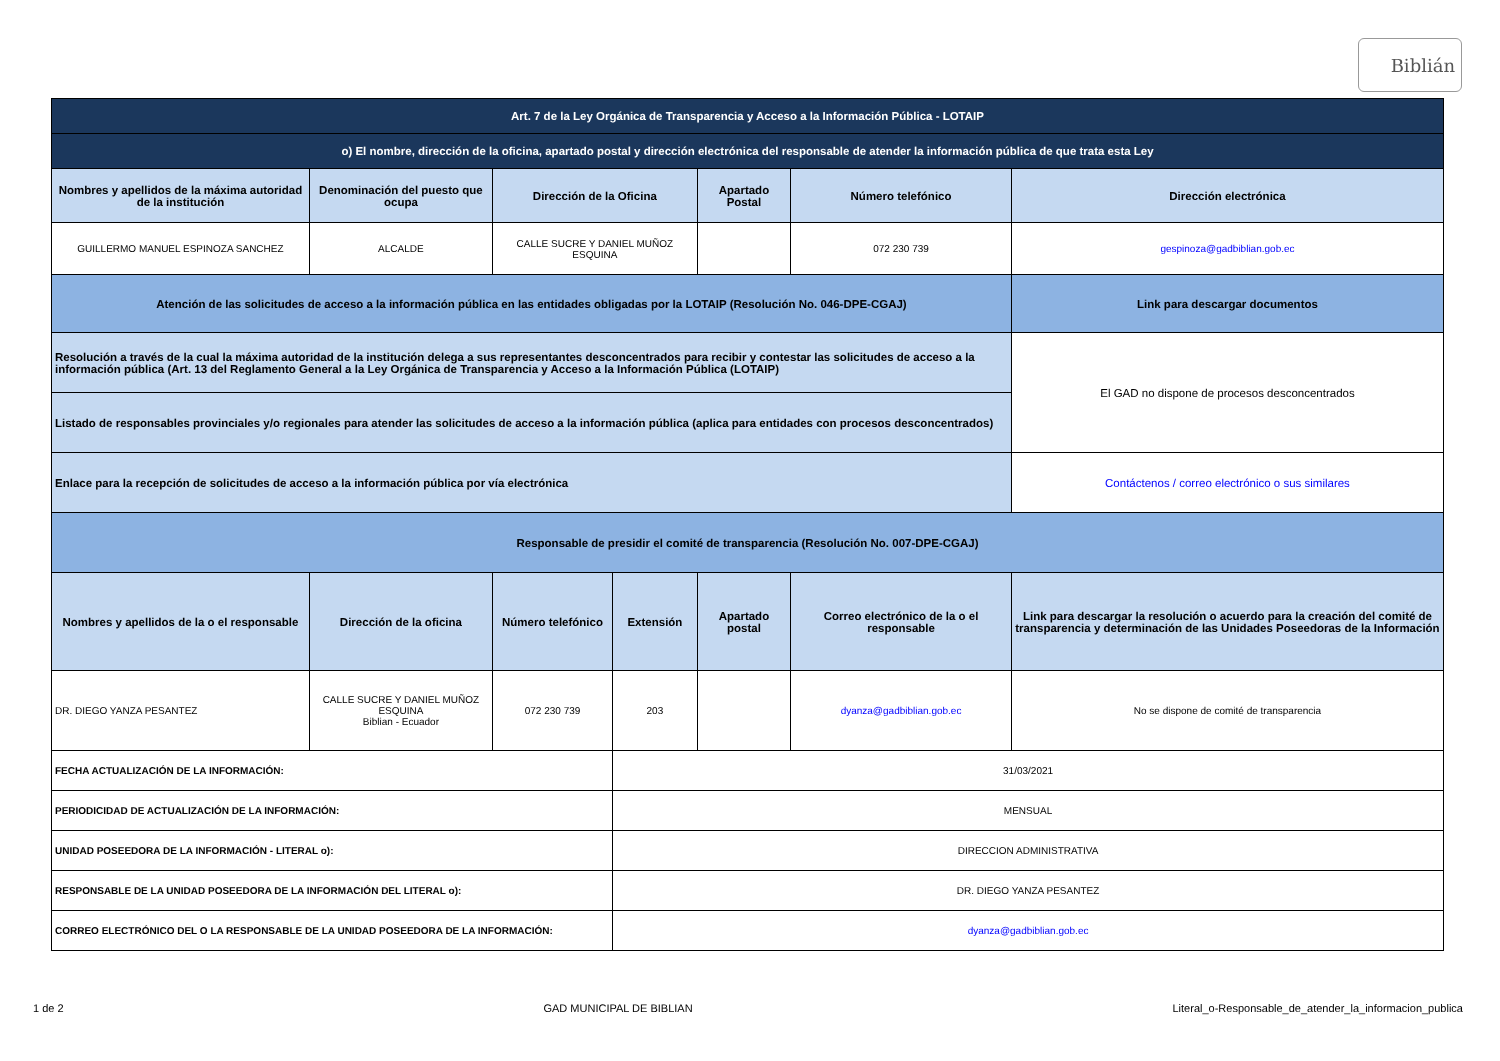Biblián
| Art. 7 de la Ley Orgánica de Transparencia y Acceso a la Información Pública - LOTAIP | | | | | | |
| --- | --- | --- | --- | --- | --- | --- |
| o) El nombre, dirección de la oficina, apartado postal y dirección electrónica del responsable de atender la información pública de que trata esta Ley | | | | | | |
| Nombres y apellidos de la máxima autoridad de la institución | Denominación del puesto que ocupa | Dirección de la Oficina | | Apartado Postal | Número telefónico | Dirección electrónica |
| GUILLERMO MANUEL ESPINOZA SANCHEZ | ALCALDE | CALLE SUCRE Y DANIEL MUÑOZ ESQUINA | | | 072 230 739 | gespinoza@gadbiblian.gob.ec |
| Atención de las solicitudes de acceso a la información pública en las entidades obligadas por la LOTAIP (Resolución No. 046-DPE-CGAJ) | | | | | | Link para descargar documentos |
| Resolución a través de la cual la máxima autoridad de la institución delega a sus representantes desconcentrados para recibir y contestar las solicitudes de acceso a la información pública (Art. 13 del Reglamento General a la Ley Orgánica de Transparencia y Acceso a la Información Pública (LOTAIP) | | | | | | El GAD no dispone de procesos desconcentrados |
| Listado de responsables provinciales y/o regionales para atender las solicitudes de acceso a la información pública (aplica para entidades con procesos desconcentrados) | | | | | | |
| Enlace para la recepción de solicitudes de acceso a la información pública por vía electrónica | | | | | | Contáctenos / correo electrónico o sus similares |
| Responsable de presidir el comité de transparencia (Resolución No. 007-DPE-CGAJ) | | | | | | |
| Nombres y apellidos de la o el responsable | Dirección de la oficina | Número telefónico | Extensión | Apartado postal | Correo electrónico de la o el responsable | Link para descargar la resolución o acuerdo para la creación del comité de transparencia y determinación de las Unidades Poseedoras de la Información |
| DR. DIEGO YANZA PESANTEZ | CALLE SUCRE Y DANIEL MUÑOZ ESQUINA Biblian - Ecuador | 072 230 739 | 203 | | dyanza@gadbiblian.gob.ec | No se dispone de comité de transparencia |
| FECHA ACTUALIZACIÓN DE LA INFORMACIÓN: | | | 31/03/2021 | | | |
| PERIODICIDAD DE ACTUALIZACIÓN DE LA INFORMACIÓN: | | | MENSUAL | | | |
| UNIDAD POSEEDORA DE LA INFORMACIÓN - LITERAL o): | | | DIRECCION ADMINISTRATIVA | | | |
| RESPONSABLE DE LA UNIDAD POSEEDORA DE LA INFORMACIÓN DEL LITERAL o): | | | DR. DIEGO YANZA PESANTEZ | | | |
| CORREO ELECTRÓNICO DEL O LA RESPONSABLE DE LA UNIDAD POSEEDORA DE LA INFORMACIÓN: | | | dyanza@gadbiblian.gob.ec | | | |
1 de 2 GAD MUNICIPAL DE BIBLIAN Literal_o-Responsable_de_atender_la_informacion_publica